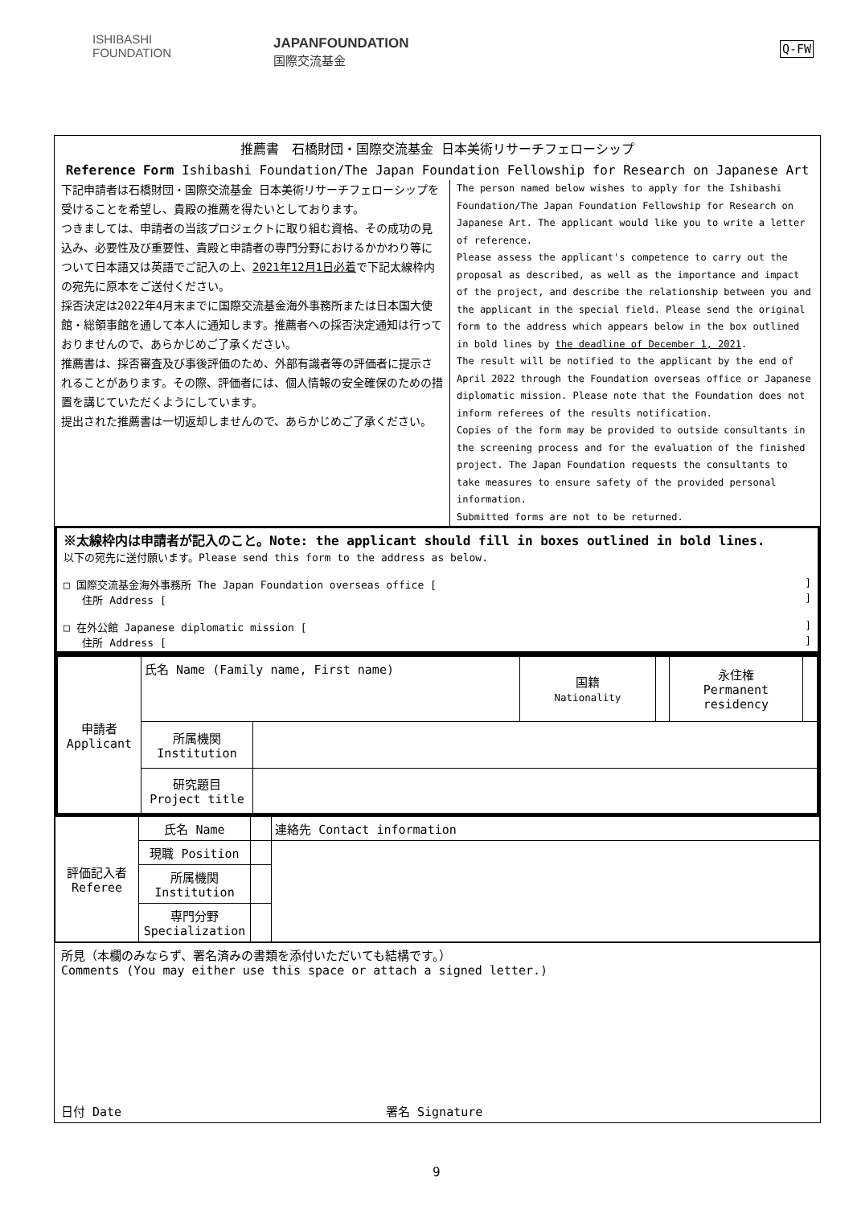ISHIBASHI
FOUNDATION
JAPANFOUNDATION
国際交流基金
Q-FW
推薦書　石橋財団・国際交流基金 日本美術リサーチフェローシップ
Reference Form Ishibashi Foundation/The Japan Foundation Fellowship for Research on Japanese Art
下記申請者は石橋財団・国際交流基金 日本美術リサーチフェローシップを受けることを希望し、貴殿の推薦を得たいとしております。
つきましては、申請者の当該プロジェクトに取り組む資格、その成功の見込み、必要性及び重要性、貴殿と申請者の専門分野におけるかかわり等について日本語又は英語でご記入の上、2021年12月1日必着で下記太線枠内の宛先に原本をご送付ください。
採否決定は2022年4月末までに国際交流基金海外事務所または日本国大使館・総領事館を通して本人に通知します。推薦者への採否決定通知は行っておりませんので、あらかじめご了承ください。
推薦書は、採否審査及び事後評価のため、外部有識者等の評価者に提示されることがあります。その際、評価者には、個人情報の安全確保のための措置を講じていただくようにしています。
提出された推薦書は一切返却しませんので、あらかじめご了承ください。
The person named below wishes to apply for the Ishibashi Foundation/The Japan Foundation Fellowship for Research on Japanese Art. The applicant would like you to write a letter of reference.
Please assess the applicant's competence to carry out the proposal as described, as well as the importance and impact of the project, and describe the relationship between you and the applicant in the special field. Please send the original form to the address which appears below in the box outlined in bold lines by the deadline of December 1, 2021.
The result will be notified to the applicant by the end of April 2022 through the Foundation overseas office or Japanese diplomatic mission. Please note that the Foundation does not inform referees of the results notification.
Copies of the form may be provided to outside consultants in the screening process and for the evaluation of the finished project. The Japan Foundation requests the consultants to take measures to ensure safety of the provided personal information.
Submitted forms are not to be returned.
※太線枠内は申請者が記入のこと。Note: the applicant should fill in boxes outlined in bold lines.
以下の宛先に送付願います。Please send this form to the address as below.
□ 国際交流基金海外事務所 The Japan Foundation overseas office [ ]
住所 Address [ ]
□ 在外公館 Japanese diplomatic mission [ ]
住所 Address [ ]
| 申請者 Applicant | 氏名 Name (Family name, First name) | | 国籍 Nationality | | 永住権 Permanent residency | |
| | 所属機関 Institution | | | | | |
| | 研究題目 Project title | | | | | |
| 評価記入者 Referee | 氏名 Name | | 連絡先 Contact information |
| | 現職 Position | | |
| | 所属機関 Institution | | |
| | 専門分野 Specialization | | |
所見（本欄のみならず、署名済みの書類を添付いただいても結構です。）
Comments (You may either use this space or attach a signed letter.)
日付 Date 署名 Signature
9